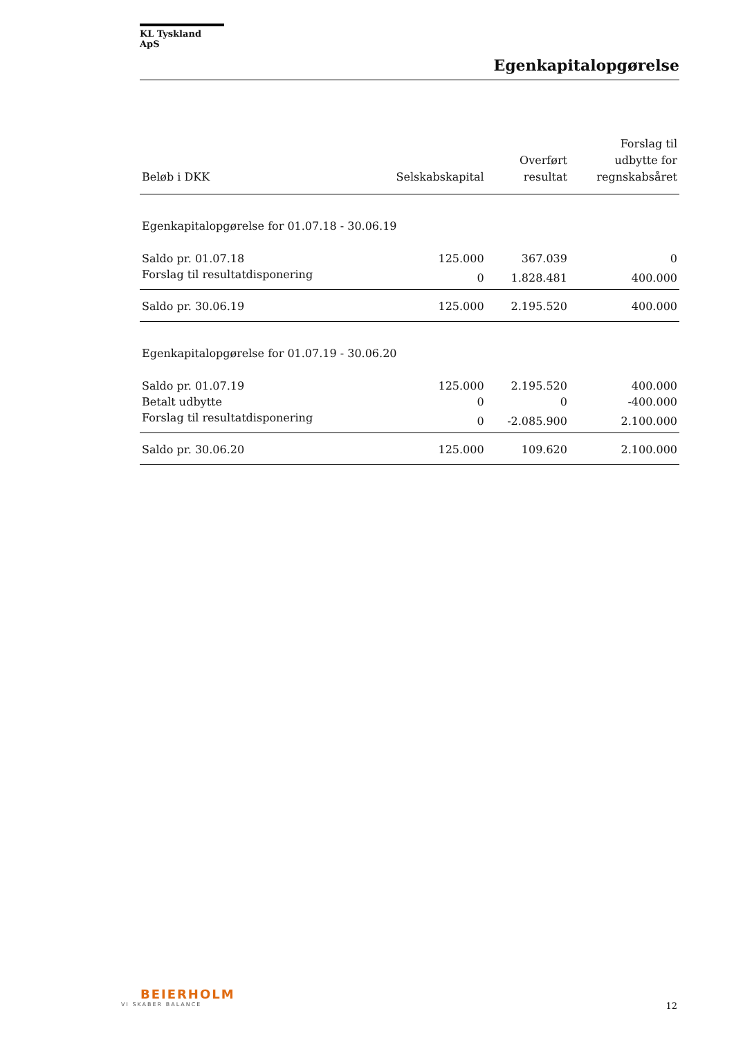KL Tyskland ApS
Egenkapitalopgørelse
| Beløb i DKK | Selskabskapital | Overført resultat | Forslag til udbytte for regnskabsåret |
| --- | --- | --- | --- |
| Egenkapitalopgørelse for 01.07.18 - 30.06.19 | | | |
| Saldo pr. 01.07.18 | 125.000 | 367.039 | 0 |
| Forslag til resultatdisponering | 0 | 1.828.481 | 400.000 |
| Saldo pr. 30.06.19 | 125.000 | 2.195.520 | 400.000 |
| Egenkapitalopgørelse for 01.07.19 - 30.06.20 | | | |
| Saldo pr. 01.07.19 | 125.000 | 2.195.520 | 400.000 |
| Betalt udbytte | 0 | 0 | -400.000 |
| Forslag til resultatdisponering | 0 | -2.085.900 | 2.100.000 |
| Saldo pr. 30.06.20 | 125.000 | 109.620 | 2.100.000 |
BEIERHOLM
VI SKABER BALANCE
12